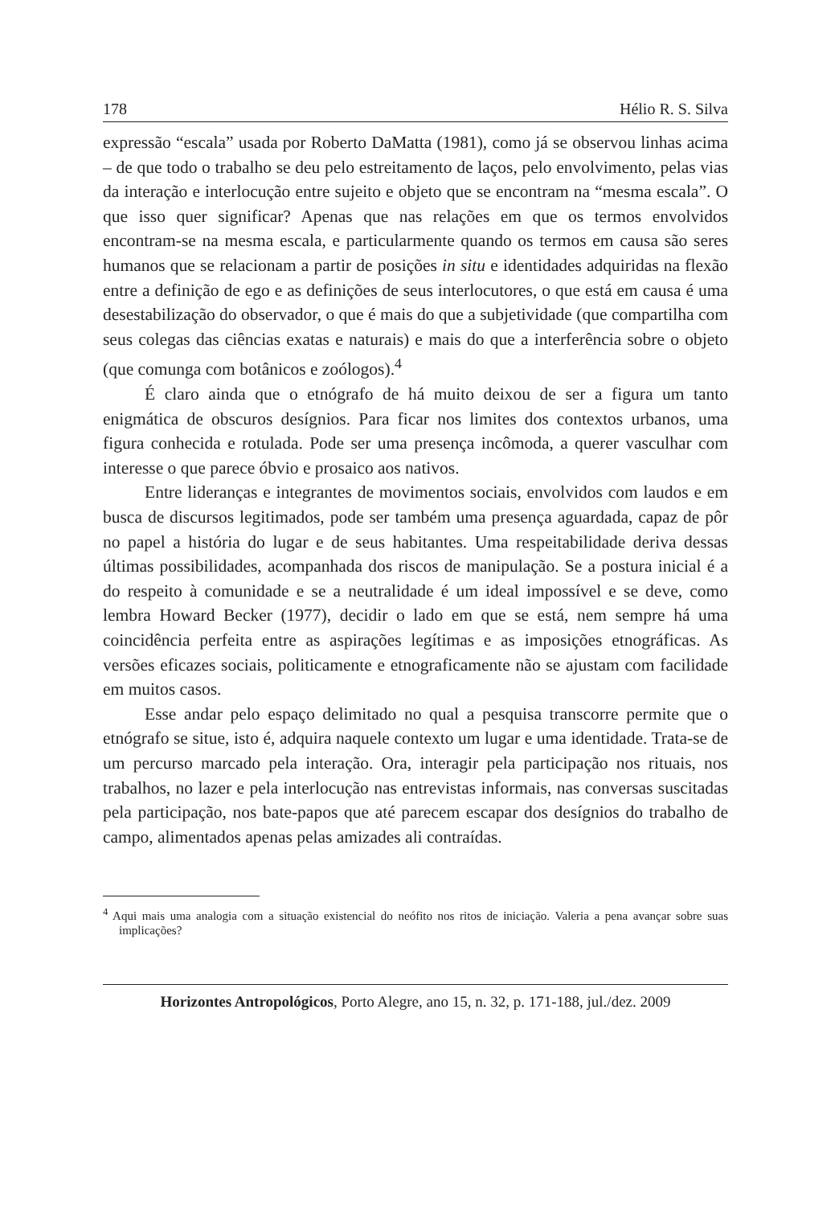178 Hélio R. S. Silva
expressão “escala” usada por Roberto DaMatta (1981), como já se observou linhas acima – de que todo o trabalho se deu pelo estreitamento de laços, pelo envolvimento, pelas vias da interação e interlocução entre sujeito e objeto que se encontram na “mesma escala”. O que isso quer significar? Apenas que nas relações em que os termos envolvidos encontram-se na mesma escala, e particularmente quando os termos em causa são seres humanos que se relacionam a partir de posições in situ e identidades adquiridas na flexão entre a definição de ego e as definições de seus interlocutores, o que está em causa é uma desestabilização do observador, o que é mais do que a subjetividade (que compartilha com seus colegas das ciências exatas e naturais) e mais do que a interferência sobre o objeto (que comunga com botânicos e zoólogos).<sup>4</sup>
É claro ainda que o etnógrafo de há muito deixou de ser a figura um tanto enigmática de obscuros desígnios. Para ficar nos limites dos contextos urbanos, uma figura conhecida e rotulada. Pode ser uma presença incômoda, a querer vasculhar com interesse o que parece óbvio e prosaico aos nativos.
Entre lideranças e integrantes de movimentos sociais, envolvidos com laudos e em busca de discursos legitimados, pode ser também uma presença aguardada, capaz de pôr no papel a história do lugar e de seus habitantes. Uma respeitabilidade deriva dessas últimas possibilidades, acompanhada dos riscos de manipulação. Se a postura inicial é a do respeito à comunidade e se a neutralidade é um ideal impossível e se deve, como lembra Howard Becker (1977), decidir o lado em que se está, nem sempre há uma coincidência perfeita entre as aspirações legítimas e as imposições etnográficas. As versões eficazes sociais, politicamente e etnograficamente não se ajustam com facilidade em muitos casos.
Esse andar pelo espaço delimitado no qual a pesquisa transcorre permite que o etnógrafo se situe, isto é, adquira naquele contexto um lugar e uma identidade. Trata-se de um percurso marcado pela interação. Ora, interagir pela participação nos rituais, nos trabalhos, no lazer e pela interlocução nas entrevistas informais, nas conversas suscitadas pela participação, nos bate-papos que até parecem escapar dos desígnios do trabalho de campo, alimentados apenas pelas amizades ali contraídas.
<sup>4</sup> Aqui mais uma analogia com a situação existencial do neófito nos ritos de iniciação. Valeria a pena avançar sobre suas implicações?
Horizontes Antropológicos, Porto Alegre, ano 15, n. 32, p. 171-188, jul./dez. 2009